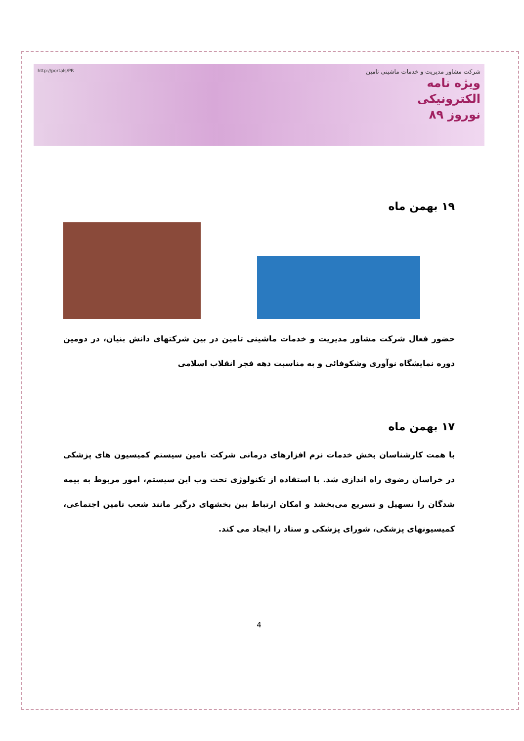شرکت مشاور مدیریت و خدمات ماشینی تامین
ویژه نامه
الکترونیکی
نوروز ۸۹
http://portals/PR
۱۹ بهمن ماه
حضور فعال شرکت مشاور مدیریت و خدمات ماشینی تامین در بین شرکتهای دانش بنیان، در دومین دوره نمایشگاه نوآوری وشکوفائی و به مناسبت دهه فجر انقلاب اسلامی
۱۷ بهمن ماه
با همت کارشناسان بخش خدمات نرم افزارهای درمانی شرکت تامین سیستم کمیسیون های پزشکی در خراسان رضوی راه اندازی شد. با استفاده از تکنولوژی تحت وب این سیستم، امور مربوط به بیمه شدگان را تسهیل و تسریع می‌بخشد و امکان ارتباط بین بخشهای درگیر مانند شعب تامین اجتماعی، کمیسیونهای پزشکی، شورای پزشکی و ستاد را ایجاد می کند.
4